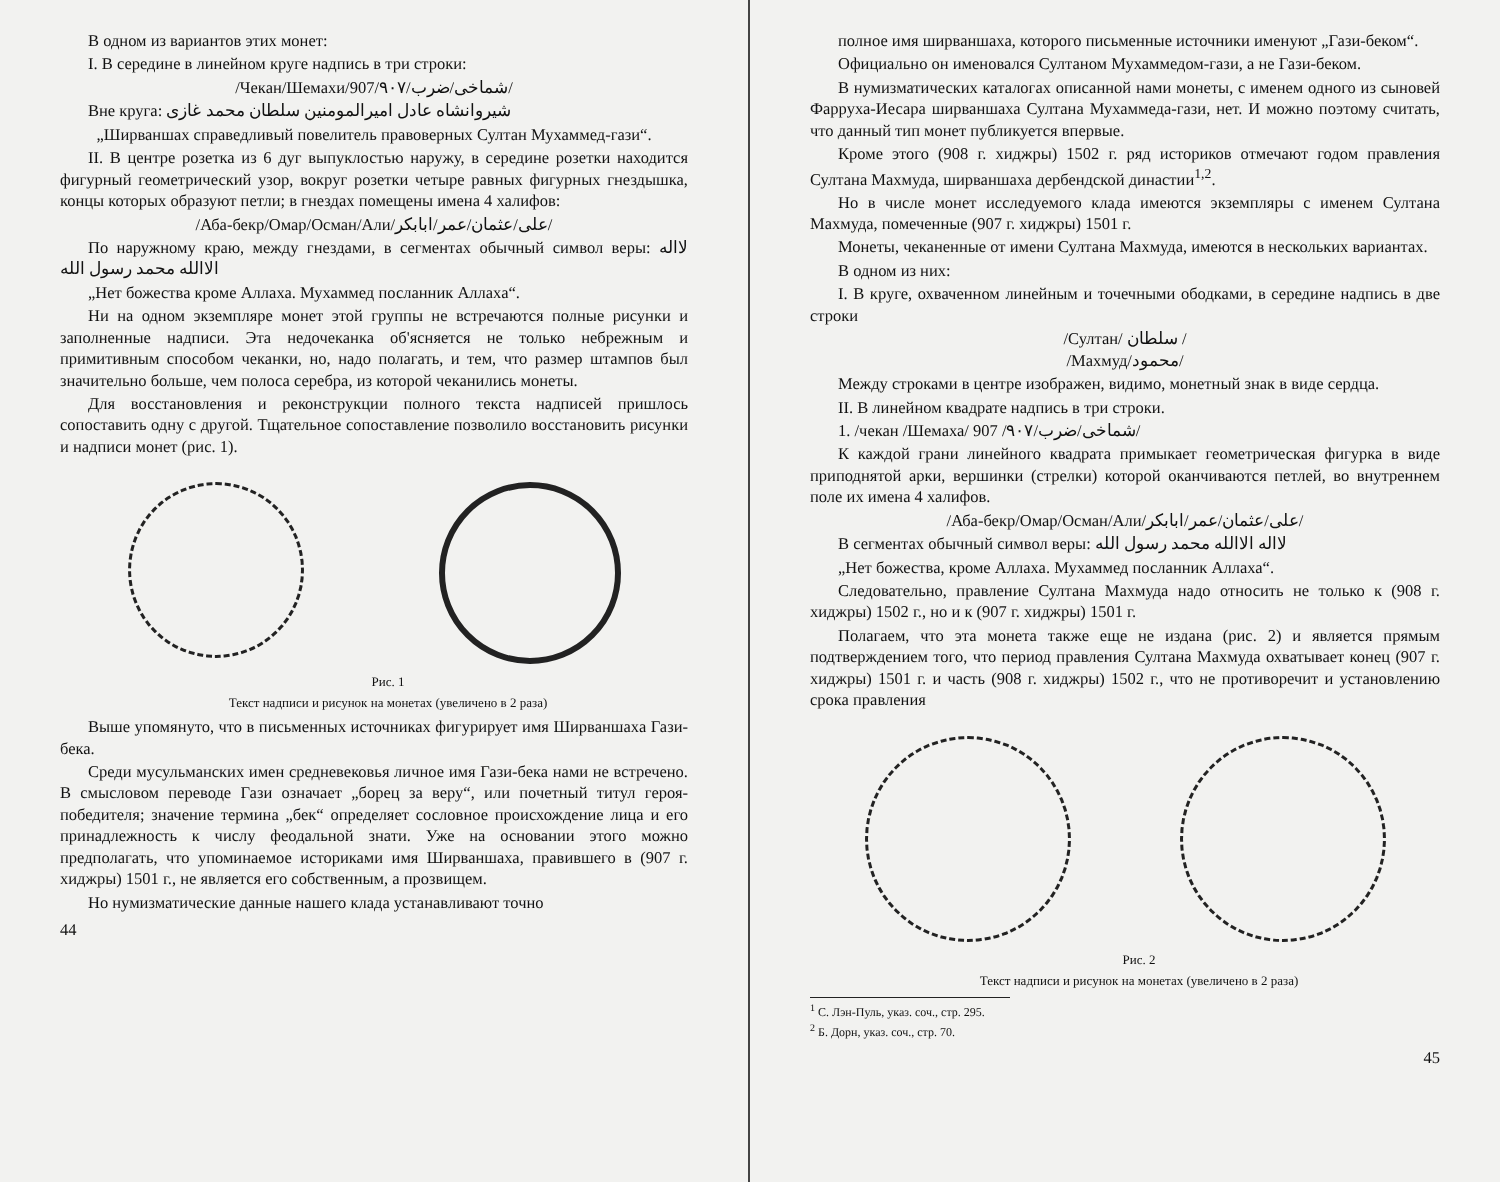В одном из вариантов этих монет:
I. В середине в линейном круге надпись в три строки:
/Чекан/Шемахи/907/۹۰۷/شماخی/ضرب/
Вне круга: شیروانشاه عادل امیرالمومنین سلطان محمد غازی
„Ширваншах справедливый повелитель правоверных Султан Мухаммед-гази“.
II. В центре розетка из 6 дуг выпуклостью наружу, в середине розетки находится фигурный геометрический узор, вокруг розетки четыре равных фигурных гнездышка, концы которых образуют петли; в гнездах помещены имена 4 халифов:
/Аба-бекр/Омар/Осман/Али/علی/عثمان/عمر/ابابکر/
По наружному краю, между гнездами, в сегментах обычный символ веры: لااله الاالله محمد رسول الله
„Нет божества кроме Аллаха. Мухаммед посланник Аллаха“.
Ни на одном экземпляре монет этой группы не встречаются полные рисунки и заполненные надписи. Эта недочеканка об'ясняется не только небрежным и примитивным способом чеканки, но, надо полагать, и тем, что размер штампов был значительно больше, чем полоса серебра, из которой чеканились монеты.
Для восстановления и реконструкции полного текста надписей пришлось сопоставить одну с другой. Тщательное сопоставление позволило восстановить рисунки и надписи монет (рис. 1).
Рис. 1
Текст надписи и рисунок на монетах (увеличено в 2 раза)
Выше упомянуто, что в письменных источниках фигурирует имя Ширваншаха Гази-бека.
Среди мусульманских имен средневековья личное имя Гази-бека нами не встречено. В смысловом переводе Гази означает „борец за веру“, или почетный титул героя-победителя; значение термина „бек“ определяет сословное происхождение лица и его принадлежность к числу феодальной знати. Уже на основании этого можно предполагать, что упоминаемое историками имя Ширваншаха, правившего в (907 г. хиджры) 1501 г., не является его собственным, а прозвищем.
Но нумизматические данные нашего клада устанавливают точно
44
полное имя ширваншаха, которого письменные источники именуют „Гази-беком“.
Официально он именовался Султаном Мухаммедом-гази, а не Гази-беком.
В нумизматических каталогах описанной нами монеты, с именем одного из сыновей Фарруха-Иесара ширваншаха Султана Мухаммеда-гази, нет. И можно поэтому считать, что данный тип монет публикуется впервые.
Кроме этого (908 г. хиджры) 1502 г. ряд историков отмечают годом правления Султана Махмуда, ширваншаха дербендской династии<sup>1,2</sup>.
Но в числе монет исследуемого клада имеются экземпляры с именем Султана Махмуда, помеченные (907 г. хиджры) 1501 г.
Монеты, чеканенные от имени Султана Махмуда, имеются в нескольких вариантах.
В одном из них:
I. В круге, охваченном линейным и точечными ободками, в середине надпись в две строки
/Султан/ سلطان /
/Махмуд/محمود/
Между строками в центре изображен, видимо, монетный знак в виде сердца.
II. В линейном квадрате надпись в три строки.
1. /чекан /Шемаха/ 907 /۹۰۷/شماخی/ضرب/
К каждой грани линейного квадрата примыкает геометрическая фигурка в виде приподнятой арки, вершинки (стрелки) которой оканчиваются петлей, во внутреннем поле их имена 4 халифов.
/Аба-бекр/Омар/Осман/Али/علی/عثمان/عمر/ابابکر/
В сегментах обычный символ веры: لااله الاالله محمد رسول الله
„Нет божества, кроме Аллаха. Мухаммед посланник Аллаха“.
Следовательно, правление Султана Махмуда надо относить не только к (908 г. хиджры) 1502 г., но и к (907 г. хиджры) 1501 г.
Полагаем, что эта монета также еще не издана (рис. 2) и является прямым подтверждением того, что период правления Султана Махмуда охватывает конец (907 г. хиджры) 1501 г. и часть (908 г. хиджры) 1502 г., что не противоречит и установлению срока правления
Рис. 2
Текст надписи и рисунок на монетах (увеличено в 2 раза)
<sup>1</sup> С. Лэн-Пуль, указ. соч., стр. 295.
<sup>2</sup> Б. Дорн, указ. соч., стр. 70.
45